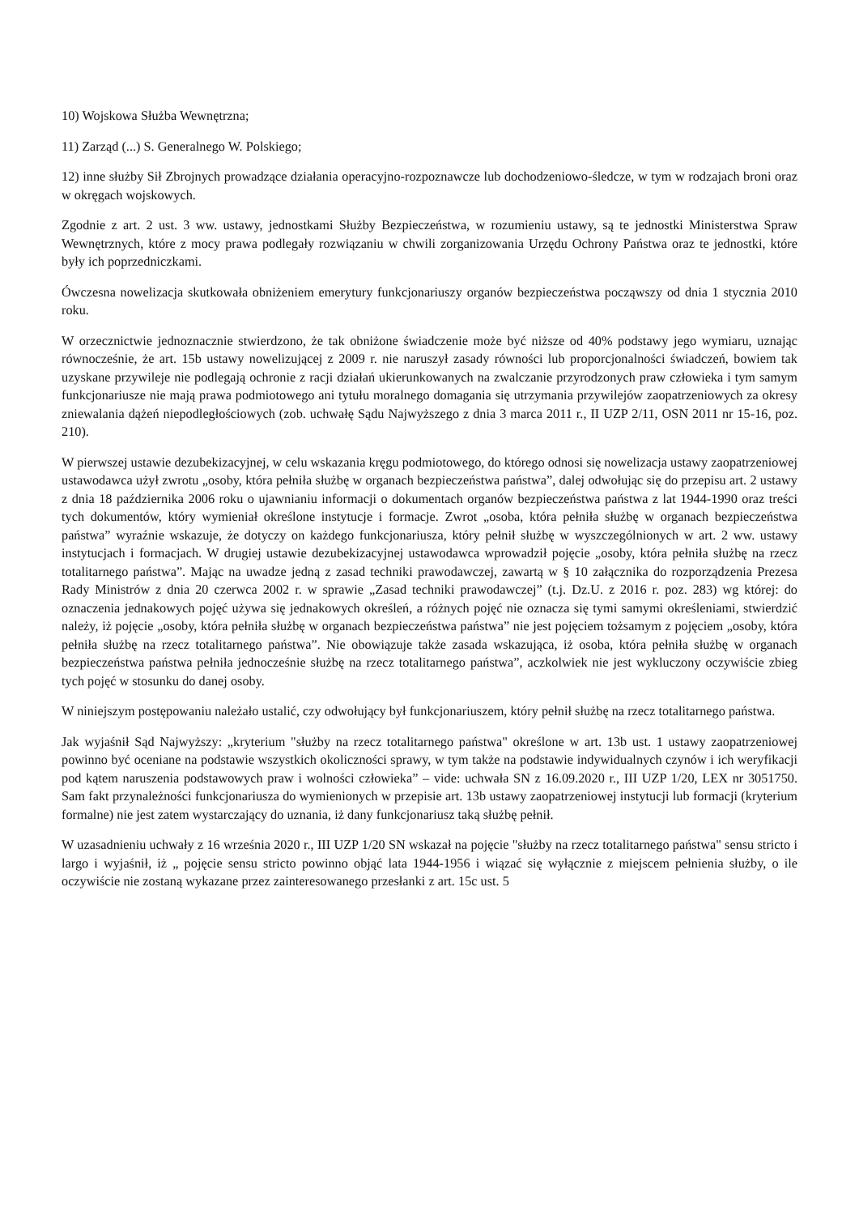10) Wojskowa Służba Wewnętrzna;
11) Zarząd (...) S. Generalnego W. Polskiego;
12) inne służby Sił Zbrojnych prowadzące działania operacyjno-rozpoznawcze lub dochodzeniowo-śledcze, w tym w rodzajach broni oraz w okręgach wojskowych.
Zgodnie z art. 2 ust. 3 ww. ustawy, jednostkami Służby Bezpieczeństwa, w rozumieniu ustawy, są te jednostki Ministerstwa Spraw Wewnętrznych, które z mocy prawa podlegały rozwiązaniu w chwili zorganizowania Urzędu Ochrony Państwa oraz te jednostki, które były ich poprzedniczkami.
Ówczesna nowelizacja skutkowała obniżeniem emerytury funkcjonariuszy organów bezpieczeństwa począwszy od dnia 1 stycznia 2010 roku.
W orzecznictwie jednoznacznie stwierdzono, że tak obniżone świadczenie może być niższe od 40% podstawy jego wymiaru, uznając równocześnie, że art. 15b ustawy nowelizującej z 2009 r. nie naruszył zasady równości lub proporcjonalności świadczeń, bowiem tak uzyskane przywileje nie podlegają ochronie z racji działań ukierunkowanych na zwalczanie przyrodzonych praw człowieka i tym samym funkcjonariusze nie mają prawa podmiotowego ani tytułu moralnego domagania się utrzymania przywilejów zaopatrzeniowych za okresy zniewalania dążeń niepodległościowych (zob. uchwałę Sądu Najwyższego z dnia 3 marca 2011 r., II UZP 2/11, OSN 2011 nr 15-16, poz. 210).
W pierwszej ustawie dezubekizacyjnej, w celu wskazania kręgu podmiotowego, do którego odnosi się nowelizacja ustawy zaopatrzeniowej ustawodawca użył zwrotu „osoby, która pełniła służbę w organach bezpieczeństwa państwa”, dalej odwołując się do przepisu art. 2 ustawy z dnia 18 października 2006 roku o ujawnianiu informacji o dokumentach organów bezpieczeństwa państwa z lat 1944-1990 oraz treści tych dokumentów, który wymieniał określone instytucje i formacje. Zwrot „osoba, która pełniła służbę w organach bezpieczeństwa państwa” wyraźnie wskazuje, że dotyczy on każdego funkcjonariusza, który pełnił służbę w wyszczególnionych w art. 2 ww. ustawy instytucjach i formacjach. W drugiej ustawie dezubekizacyjnej ustawodawca wprowadził pojęcie „osoby, która pełniła służbę na rzecz totalitarnego państwa”. Mając na uwadze jedną z zasad techniki prawodawczej, zawartą w § 10 załącznika do rozporządzenia Prezesa Rady Ministrów z dnia 20 czerwca 2002 r. w sprawie „Zasad techniki prawodawczej” (t.j. Dz.U. z 2016 r. poz. 283) wg której: do oznaczenia jednakowych pojęć używa się jednakowych określeń, a różnych pojęć nie oznacza się tymi samymi określeniami, stwierdzić należy, iż pojęcie „osoby, która pełniła służbę w organach bezpieczeństwa państwa” nie jest pojęciem tożsamym z pojęciem „osoby, która pełniła służbę na rzecz totalitarnego państwa”. Nie obowiązuje także zasada wskazująca, iż osoba, która pełniła służbę w organach bezpieczeństwa państwa pełniła jednocześnie służbę na rzecz totalitarnego państwa”, aczkolwiek nie jest wykluczony oczywiście zbieg tych pojęć w stosunku do danej osoby.
W niniejszym postępowaniu należało ustalić, czy odwołujący był funkcjonariuszem, który pełnił służbę na rzecz totalitarnego państwa.
Jak wyjaśnił Sąd Najwyższy: „kryterium "służby na rzecz totalitarnego państwa" określone w art. 13b ust. 1 ustawy zaopatrzeniowej powinno być oceniane na podstawie wszystkich okoliczności sprawy, w tym także na podstawie indywidualnych czynów i ich weryfikacji pod kątem naruszenia podstawowych praw i wolności człowieka” – vide: uchwała SN z 16.09.2020 r., III UZP 1/20, LEX nr 3051750. Sam fakt przynależności funkcjonariusza do wymienionych w przepisie art. 13b ustawy zaopatrzeniowej instytucji lub formacji (kryterium formalne) nie jest zatem wystarczający do uznania, iż dany funkcjonariusz taką służbę pełnił.
W uzasadnieniu uchwały z 16 września 2020 r., III UZP 1/20 SN wskazał na pojęcie "służby na rzecz totalitarnego państwa" sensu stricto i largo i wyjaśnił, iż „ pojęcie sensu stricto powinno objąć lata 1944-1956 i wiązać się wyłącznie z miejscem pełnienia służby, o ile oczywiście nie zostaną wykazane przez zainteresowanego przesłanki z art. 15c ust. 5